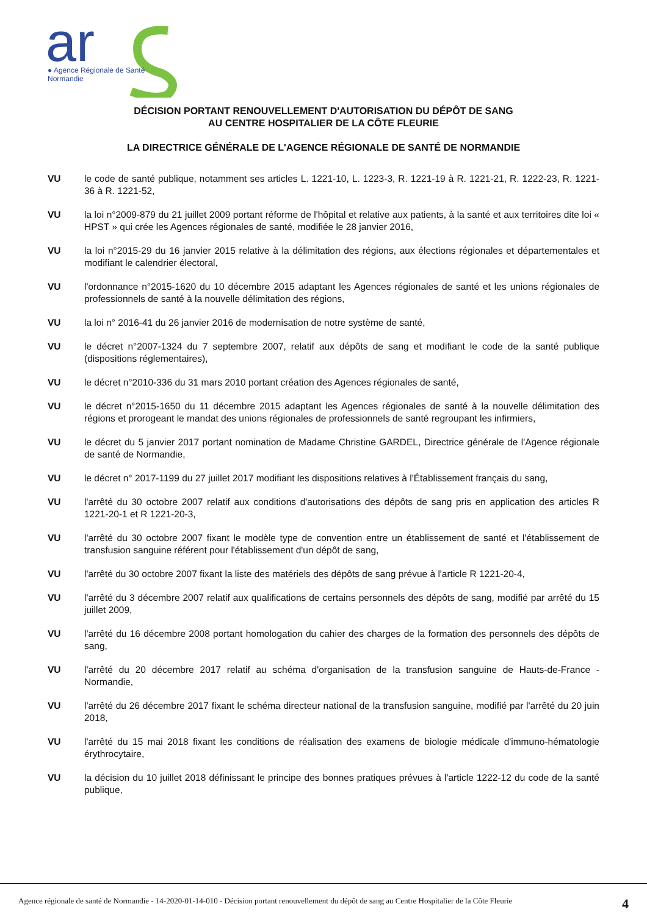ar
● Agence Régionale de Santé
Normandie
DÉCISION PORTANT RENOUVELLEMENT D'AUTORISATION DU DÉPÔT DE SANG
AU CENTRE HOSPITALIER DE LA CÔTE FLEURIE
LA DIRECTRICE GÉNÉRALE DE L'AGENCE RÉGIONALE DE SANTÉ DE NORMANDIE
VU le code de santé publique, notamment ses articles L. 1221-10, L. 1223-3, R. 1221-19 à R. 1221-21, R. 1222-23, R. 1221-36 à R. 1221-52,
VU la loi n°2009-879 du 21 juillet 2009 portant réforme de l'hôpital et relative aux patients, à la santé et aux territoires dite loi « HPST » qui crée les Agences régionales de santé, modifiée le 28 janvier 2016,
VU la loi n°2015-29 du 16 janvier 2015 relative à la délimitation des régions, aux élections régionales et départementales et modifiant le calendrier électoral,
VU l'ordonnance n°2015-1620 du 10 décembre 2015 adaptant les Agences régionales de santé et les unions régionales de professionnels de santé à la nouvelle délimitation des régions,
VU la loi n° 2016-41 du 26 janvier 2016 de modernisation de notre système de santé,
VU le décret n°2007-1324 du 7 septembre 2007, relatif aux dépôts de sang et modifiant le code de la santé publique (dispositions réglementaires),
VU le décret n°2010-336 du 31 mars 2010 portant création des Agences régionales de santé,
VU le décret n°2015-1650 du 11 décembre 2015 adaptant les Agences régionales de santé à la nouvelle délimitation des régions et prorogeant le mandat des unions régionales de professionnels de santé regroupant les infirmiers,
VU le décret du 5 janvier 2017 portant nomination de Madame Christine GARDEL, Directrice générale de l'Agence régionale de santé de Normandie,
VU le décret n° 2017-1199 du 27 juillet 2017 modifiant les dispositions relatives à l'Établissement français du sang,
VU l'arrêté du 30 octobre 2007 relatif aux conditions d'autorisations des dépôts de sang pris en application des articles R 1221-20-1 et R 1221-20-3,
VU l'arrêté du 30 octobre 2007 fixant le modèle type de convention entre un établissement de santé et l'établissement de transfusion sanguine référent pour l'établissement d'un dépôt de sang,
VU l'arrêté du 30 octobre 2007 fixant la liste des matériels des dépôts de sang prévue à l'article R 1221-20-4,
VU l'arrêté du 3 décembre 2007 relatif aux qualifications de certains personnels des dépôts de sang, modifié par arrêté du 15 juillet 2009,
VU l'arrêté du 16 décembre 2008 portant homologation du cahier des charges de la formation des personnels des dépôts de sang,
VU l'arrêté du 20 décembre 2017 relatif au schéma d'organisation de la transfusion sanguine de Hauts-de-France - Normandie,
VU l'arrêté du 26 décembre 2017 fixant le schéma directeur national de la transfusion sanguine, modifié par l'arrêté du 20 juin 2018,
VU l'arrêté du 15 mai 2018 fixant les conditions de réalisation des examens de biologie médicale d'immuno-hématologie érythrocytaire,
VU la décision du 10 juillet 2018 définissant le principe des bonnes pratiques prévues à l'article 1222-12 du code de la santé publique,
Agence régionale de santé de Normandie - 14-2020-01-14-010 - Décision portant renouvellement du dépôt de sang au Centre Hospitalier de la Côte Fleurie 4